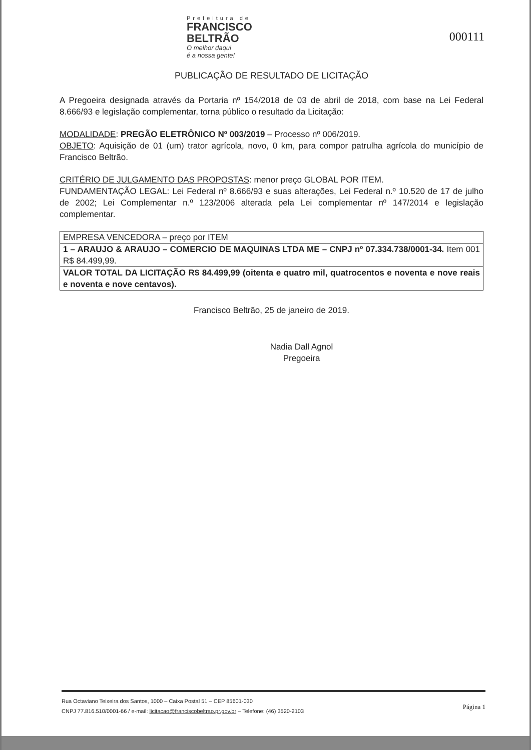Prefeitura de
FRANCISCO
BELTRÃO
O melhor daqui
é a nossa gente!
000111
PUBLICAÇÃO DE RESULTADO DE LICITAÇÃO
A Pregoeira designada através da Portaria nº 154/2018 de 03 de abril de 2018, com base na Lei Federal 8.666/93 e legislação complementar, torna público o resultado da Licitação:
MODALIDADE: PREGÃO ELETRÔNICO Nº 003/2019 – Processo nº 006/2019.
OBJETO: Aquisição de 01 (um) trator agrícola, novo, 0 km, para compor patrulha agrícola do município de Francisco Beltrão.
CRITÉRIO DE JULGAMENTO DAS PROPOSTAS: menor preço GLOBAL POR ITEM.
FUNDAMENTAÇÃO LEGAL: Lei Federal nº 8.666/93 e suas alterações, Lei Federal n.º 10.520 de 17 de julho de 2002; Lei Complementar n.º 123/2006 alterada pela Lei complementar nº 147/2014 e legislação complementar.
| EMPRESA VENCEDORA – preço por ITEM |
| 1 – ARAUJO & ARAUJO – COMERCIO DE MAQUINAS LTDA ME – CNPJ nº 07.334.738/0001-34. Item 001 R$ 84.499,99. |
| VALOR TOTAL DA LICITAÇÃO R$ 84.499,99 (oitenta e quatro mil, quatrocentos e noventa e nove reais e noventa e nove centavos). |
Francisco Beltrão, 25 de janeiro de 2019.
Nadia Dall Agnol
Pregoeira
Rua Octaviano Teixeira dos Santos, 1000 – Caixa Postal 51 – CEP 85601-030
CNPJ 77.816.510/0001-66 / e-mail: licitacao@franciscobeltrao.pr.gov.br – Telefone: (46) 3520-2103
Página 1